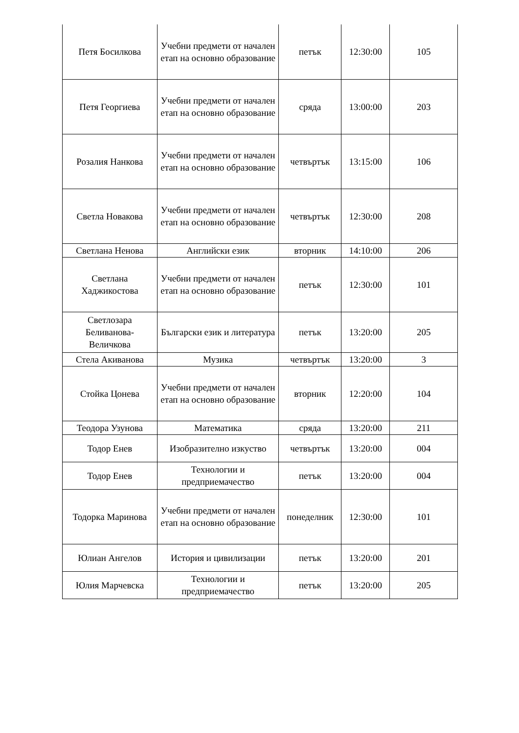| Петя Босилкова | Учебни предмети от начален етап на основно образование | петък | 12:30:00 | 105 |
| Петя Георгиева | Учебни предмети от начален етап на основно образование | сряда | 13:00:00 | 203 |
| Розалия Нанкова | Учебни предмети от начален етап на основно образование | четвъртък | 13:15:00 | 106 |
| Светла Новакова | Учебни предмети от начален етап на основно образование | четвъртък | 12:30:00 | 208 |
| Светлана Ненова | Английски език | вторник | 14:10:00 | 206 |
| Светлана Хаджикостова | Учебни предмети от начален етап на основно образование | петък | 12:30:00 | 101 |
| Светлозара Беливанова-Величкова | Български език и литература | петък | 13:20:00 | 205 |
| Стела Акиванова | Музика | четвъртък | 13:20:00 | 3 |
| Стойка Цонева | Учебни предмети от начален етап на основно образование | вторник | 12:20:00 | 104 |
| Теодора Узунова | Математика | сряда | 13:20:00 | 211 |
| Тодор Енев | Изобразително изкуство | четвъртък | 13:20:00 | 004 |
| Тодор Енев | Технологии и предприемачество | петък | 13:20:00 | 004 |
| Тодорка Маринова | Учебни предмети от начален етап на основно образование | понеделник | 12:30:00 | 101 |
| Юлиан Ангелов | История и цивилизации | петък | 13:20:00 | 201 |
| Юлия Марчевска | Технологии и предприемачество | петък | 13:20:00 | 205 |